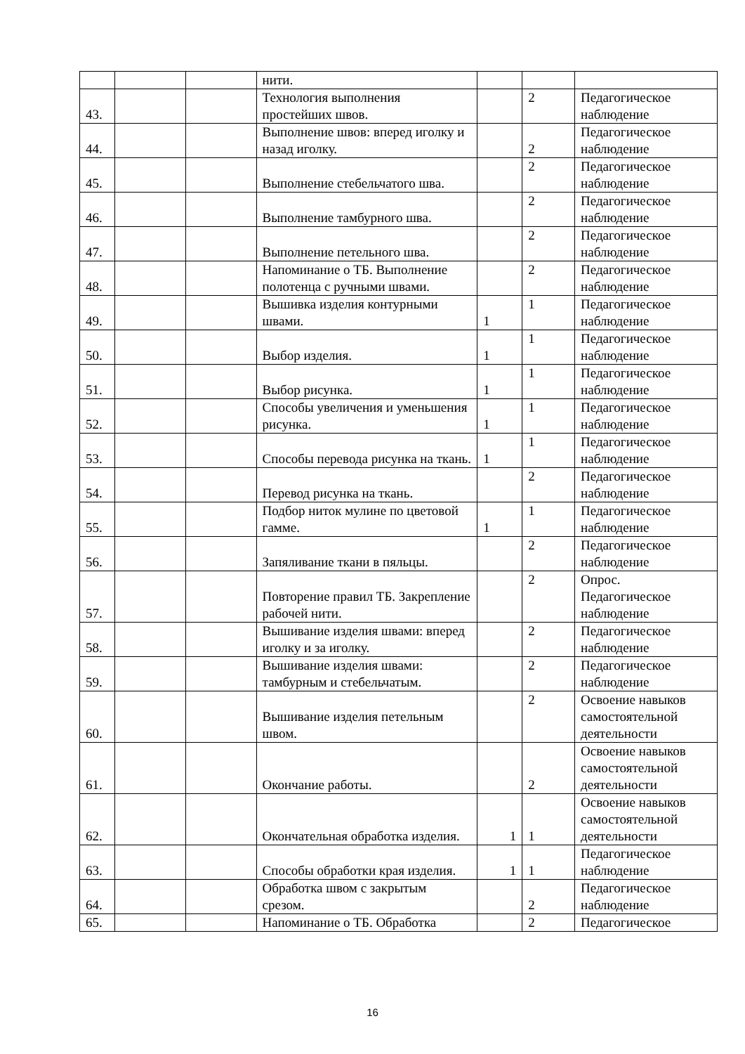| | | | нити. | | | |
| 43. | | | Технология выполнения простейших швов. | | 2 | Педагогическое наблюдение |
| 44. | | | Выполнение швов: вперед иголку и назад иголку. | | 2 | Педагогическое наблюдение |
| 45. | | | Выполнение стебельчатого шва. | | 2 | Педагогическое наблюдение |
| 46. | | | Выполнение тамбурного шва. | | 2 | Педагогическое наблюдение |
| 47. | | | Выполнение петельного шва. | | 2 | Педагогическое наблюдение |
| 48. | | | Напоминание о ТБ. Выполнение полотенца с ручными швами. | | 2 | Педагогическое наблюдение |
| 49. | | | Вышивка изделия контурными швами. | 1 | 1 | Педагогическое наблюдение |
| 50. | | | Выбор изделия. | 1 | 1 | Педагогическое наблюдение |
| 51. | | | Выбор рисунка. | 1 | 1 | Педагогическое наблюдение |
| 52. | | | Способы увеличения и уменьшения рисунка. | 1 | 1 | Педагогическое наблюдение |
| 53. | | | Способы перевода рисунка на ткань. | 1 | 1 | Педагогическое наблюдение |
| 54. | | | Перевод рисунка на ткань. | | 2 | Педагогическое наблюдение |
| 55. | | | Подбор ниток мулине по цветовой гамме. | 1 | 1 | Педагогическое наблюдение |
| 56. | | | Запяливание ткани в пяльцы. | | 2 | Педагогическое наблюдение |
| 57. | | | Повторение правил ТБ. Закрепление рабочей нити. | | 2 | Опрос. Педагогическое наблюдение |
| 58. | | | Вышивание изделия швами: вперед иголку и за иголку. | | 2 | Педагогическое наблюдение |
| 59. | | | Вышивание изделия швами: тамбурным и стебельчатым. | | 2 | Педагогическое наблюдение |
| 60. | | | Вышивание изделия петельным швом. | | 2 | Освоение навыков самостоятельной деятельности |
| 61. | | | Окончание работы. | | 2 | Освоение навыков самостоятельной деятельности |
| 62. | | | Окончательная обработка изделия. | 1 | 1 | Освоение навыков самостоятельной деятельности |
| 63. | | | Способы обработки края изделия. | 1 | 1 | Педагогическое наблюдение |
| 64. | | | Обработка швом с закрытым срезом. | | 2 | Педагогическое наблюдение |
| 65. | | | Напоминание о ТБ. Обработка | | 2 | Педагогическое |
16